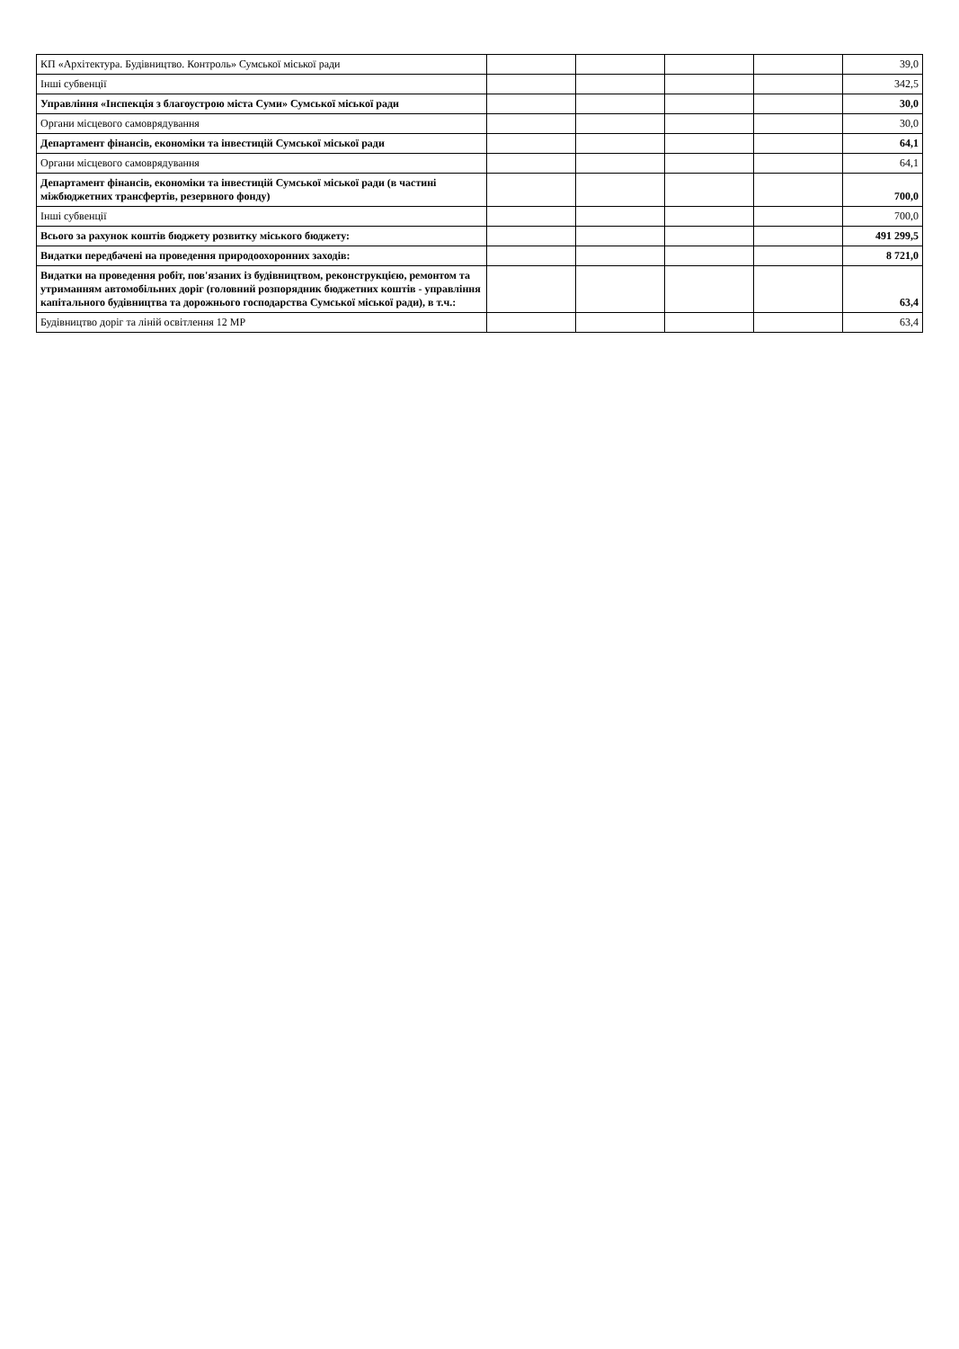| КП «Архітектура. Будівництво. Контроль» Сумської міської ради | | | | | 39,0 |
| Інші субвенції | | | | | 342,5 |
| Управління «Інспекція з благоустрою міста Суми» Сумської міської ради | | | | | 30,0 |
| Органи місцевого самоврядування | | | | | 30,0 |
| Департамент фінансів, економіки та інвестицій Сумської міської ради | | | | | 64,1 |
| Органи місцевого самоврядування | | | | | 64,1 |
| Департамент фінансів, економіки та інвестицій Сумської міської ради (в частині міжбюджетних трансфертів, резервного фонду) | | | | | 700,0 |
| Інші субвенції | | | | | 700,0 |
| Всього за рахунок коштів бюджету розвитку міського бюджету: | | | | | 491 299,5 |
| Видатки передбачені на проведення природоохоронних заходів: | | | | | 8 721,0 |
| Видатки на проведення робіт, пов'язаних із будівництвом, реконструкцією, ремонтом та утриманням автомобільних доріг (головний розпорядник бюджетних коштів - управління капітального будівництва та дорожнього господарства Сумської міської ради), в т.ч.: | | | | | 63,4 |
| Будівництво доріг та ліній освітлення 12 МР | | | | | 63,4 |